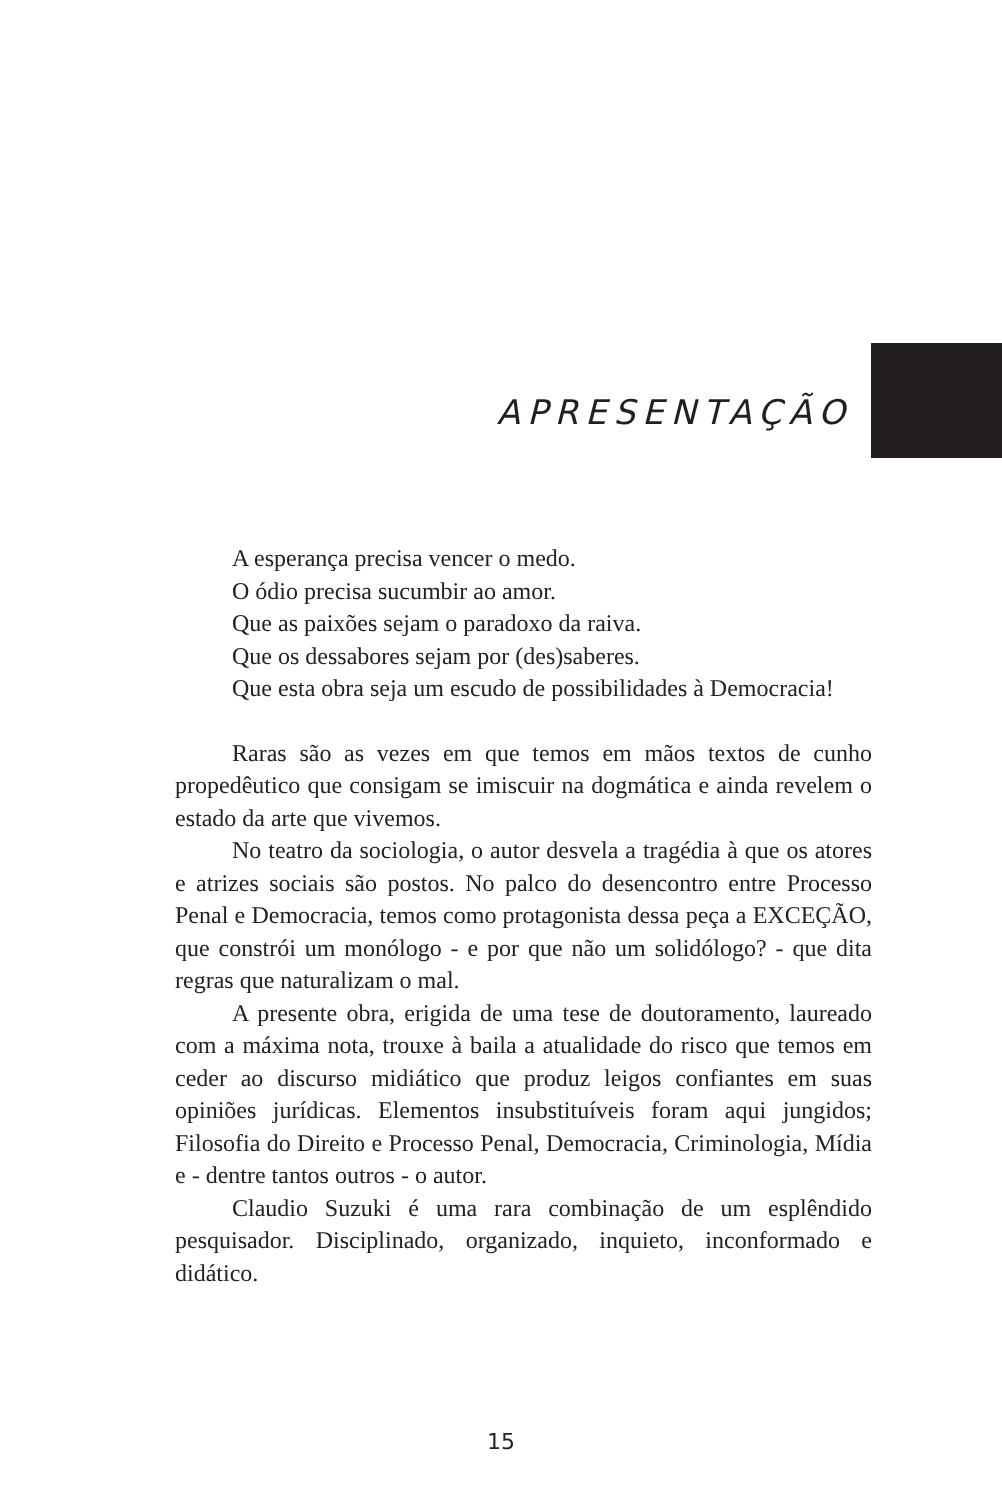APRESENTAÇÃO
A esperança precisa vencer o medo.
O ódio precisa sucumbir ao amor.
Que as paixões sejam o paradoxo da raiva.
Que os dessabores sejam por (des)saberes.
Que esta obra seja um escudo de possibilidades à Democracia!
Raras são as vezes em que temos em mãos textos de cunho propedêutico que consigam se imiscuir na dogmática e ainda revelem o estado da arte que vivemos.
No teatro da sociologia, o autor desvela a tragédia à que os atores e atrizes sociais são postos. No palco do desencontro entre Processo Penal e Democracia, temos como protagonista dessa peça a EXCEÇÃO, que constrói um monólogo - e por que não um solidólogo? - que dita regras que naturalizam o mal.
A presente obra, erigida de uma tese de doutoramento, laureado com a máxima nota, trouxe à baila a atualidade do risco que temos em ceder ao discurso midiático que produz leigos confiantes em suas opiniões jurídicas. Elementos insubstituíveis foram aqui jungidos; Filosofia do Direito e Processo Penal, Democracia, Criminologia, Mídia e - dentre tantos outros - o autor.
Claudio Suzuki é uma rara combinação de um esplêndido pesquisador. Disciplinado, organizado, inquieto, inconformado e didático.
15